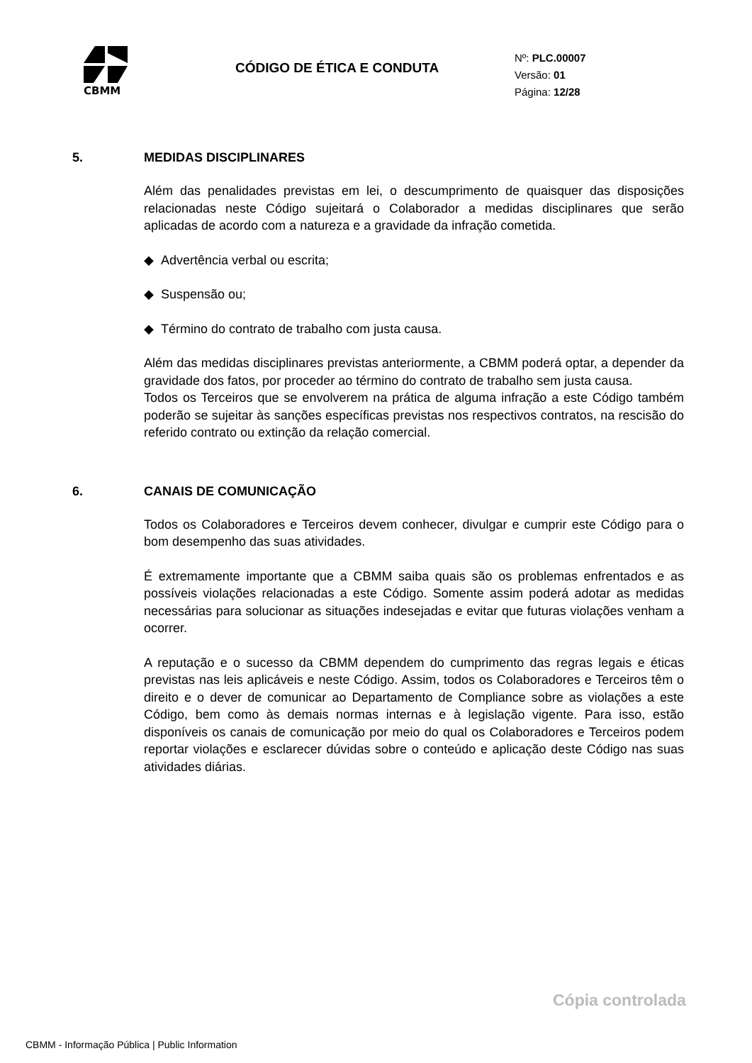CBMM
CÓDIGO DE ÉTICA E CONDUTA
Nº: PLC.00007
Versão: 01
Página: 12/28
5. MEDIDAS DISCIPLINARES
Além das penalidades previstas em lei, o descumprimento de quaisquer das disposições relacionadas neste Código sujeitará o Colaborador a medidas disciplinares que serão aplicadas de acordo com a natureza e a gravidade da infração cometida.
◆ Advertência verbal ou escrita;
◆ Suspensão ou;
◆ Término do contrato de trabalho com justa causa.
Além das medidas disciplinares previstas anteriormente, a CBMM poderá optar, a depender da gravidade dos fatos, por proceder ao término do contrato de trabalho sem justa causa.
Todos os Terceiros que se envolverem na prática de alguma infração a este Código também poderão se sujeitar às sanções específicas previstas nos respectivos contratos, na rescisão do referido contrato ou extinção da relação comercial.
6. CANAIS DE COMUNICAÇÃO
Todos os Colaboradores e Terceiros devem conhecer, divulgar e cumprir este Código para o bom desempenho das suas atividades.
É extremamente importante que a CBMM saiba quais são os problemas enfrentados e as possíveis violações relacionadas a este Código. Somente assim poderá adotar as medidas necessárias para solucionar as situações indesejadas e evitar que futuras violações venham a ocorrer.
A reputação e o sucesso da CBMM dependem do cumprimento das regras legais e éticas previstas nas leis aplicáveis e neste Código. Assim, todos os Colaboradores e Terceiros têm o direito e o dever de comunicar ao Departamento de Compliance sobre as violações a este Código, bem como às demais normas internas e à legislação vigente. Para isso, estão disponíveis os canais de comunicação por meio do qual os Colaboradores e Terceiros podem reportar violações e esclarecer dúvidas sobre o conteúdo e aplicação deste Código nas suas atividades diárias.
Cópia controlada
CBMM - Informação Pública | Public Information